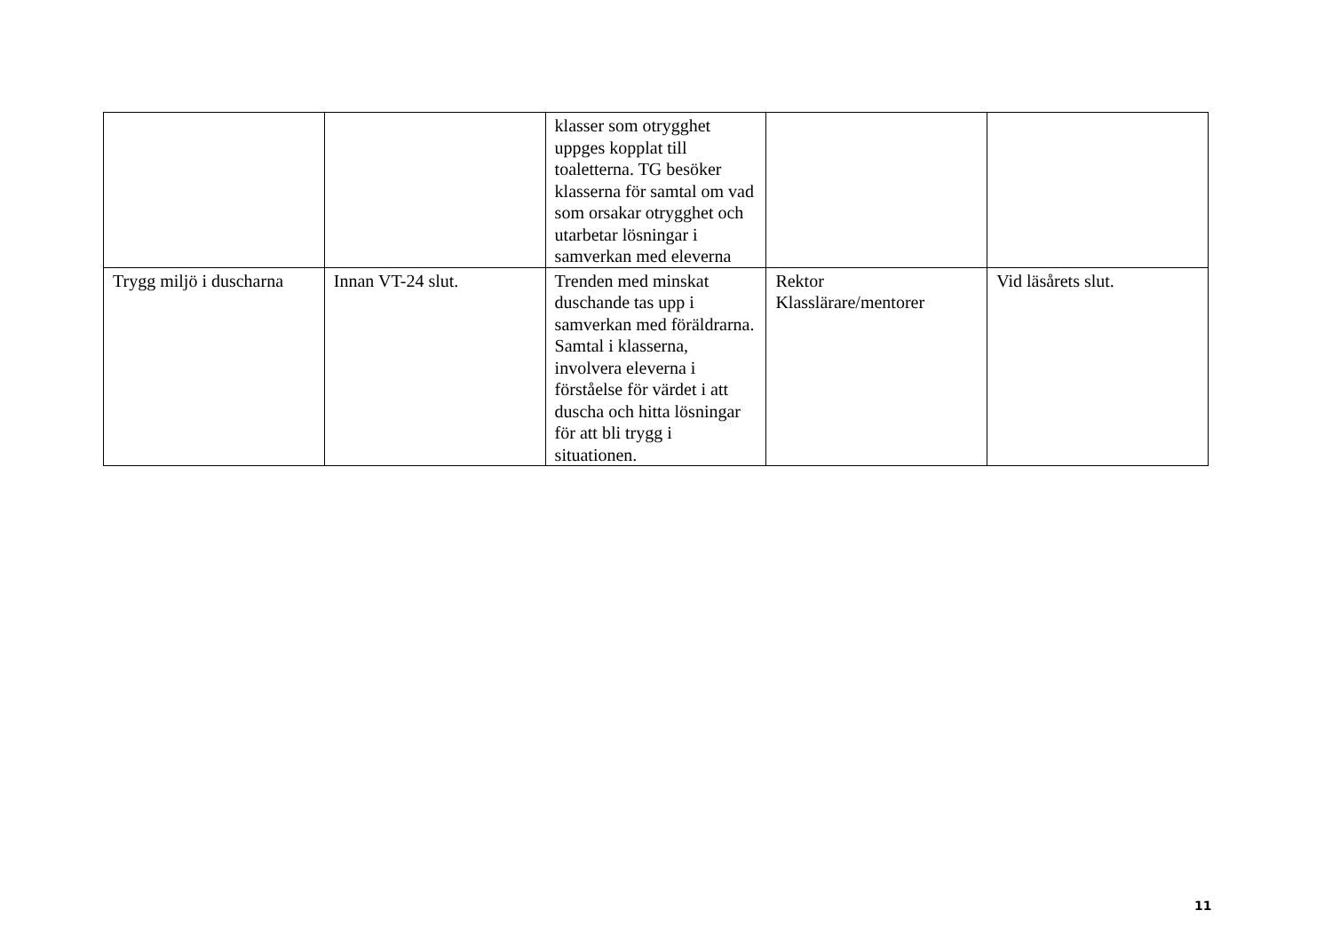| | | klasser som otrygghet uppges kopplat till toaletterna. TG besöker klasserna för samtal om vad som orsakar otrygghet och utarbetar lösningar i samverkan med eleverna | | |
| Trygg miljö i duscharna | Innan VT-24 slut. | Trenden med minskat duschande tas upp i samverkan med föräldrarna. Samtal i klasserna, involvera eleverna i förståelse för värdet i att duscha och hitta lösningar för att bli trygg i situationen. | Rektor Klasslärare/mentorer | Vid läsårets slut. |
11